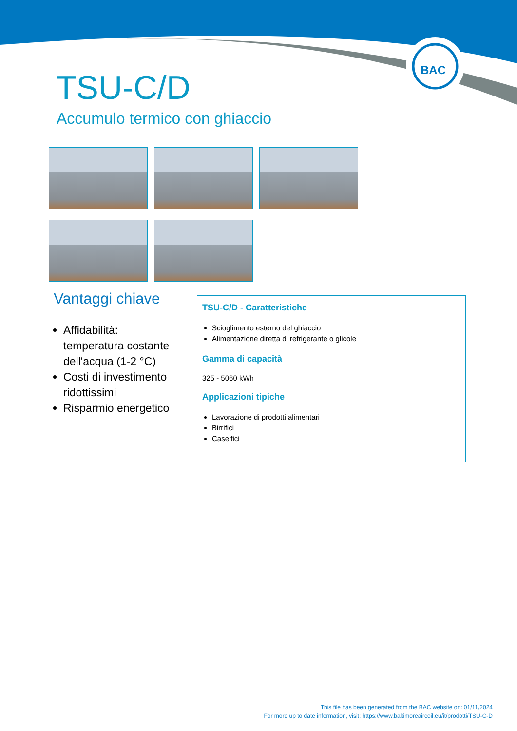BAC
TSU-C/D
Accumulo termico con ghiaccio
Vantaggi chiave
Affidabilità: temperatura costante dell'acqua (1-2 °C)
Costi di investimento ridottissimi
Risparmio energetico
TSU-C/D - Caratteristiche
Scioglimento esterno del ghiaccio
Alimentazione diretta di refrigerante o glicole
Gamma di capacità
325 - 5060 kWh
Applicazioni tipiche
Lavorazione di prodotti alimentari
Birrifici
Caseifici
This file has been generated from the BAC website on: 01/11/2024
For more up to date information, visit: https://www.baltimoreaircoil.eu/it/prodotti/TSU-C-D